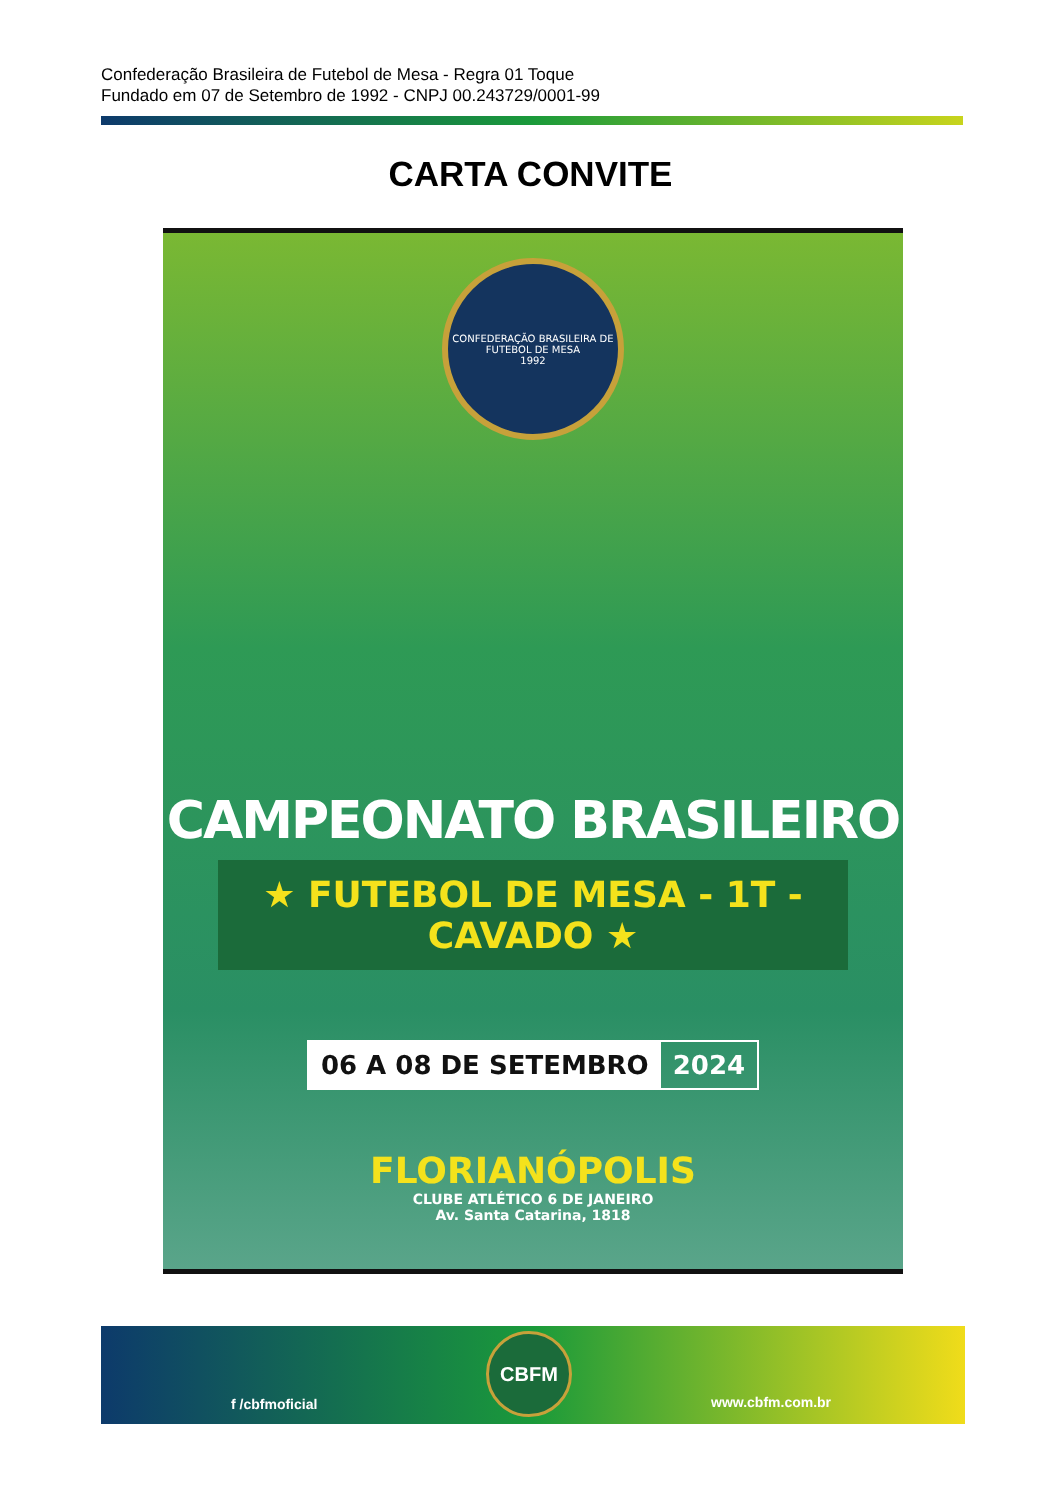Confederação Brasileira de Futebol de Mesa - Regra 01 Toque
Fundado em 07 de Setembro de 1992 - CNPJ 00.243729/0001-99
CARTA CONVITE
CONFEDERAÇÃO BRASILEIRA DE FUTEBOL DE MESA
1992
CAMPEONATO BRASILEIRO
★ FUTEBOL DE MESA - 1T - CAVADO ★
06 A 08 DE SETEMBRO 2024
FLORIANÓPOLIS
CLUBE ATLÉTICO 6 DE JANEIRO
Av. Santa Catarina, 1818
f /cbfmoficial
CBFM
www.cbfm.com.br